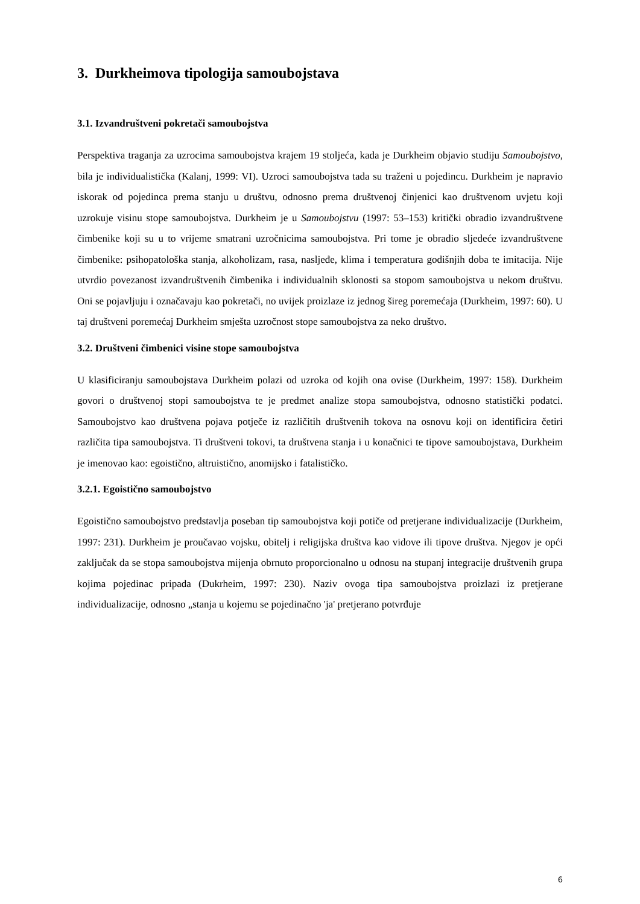3. Durkheimova tipologija samoubojstava
3.1. Izvandruštveni pokretači samoubojstva
Perspektiva traganja za uzrocima samoubojstva krajem 19 stoljeća, kada je Durkheim objavio studiju Samoubojstvo, bila je individualistička (Kalanj, 1999: VI). Uzroci samoubojstva tada su traženi u pojedincu. Durkheim je napravio iskorak od pojedinca prema stanju u društvu, odnosno prema društvenoj činjenici kao društvenom uvjetu koji uzrokuje visinu stope samoubojstva. Durkheim je u Samoubojstvu (1997: 53–153) kritički obradio izvandruštvene čimbenike koji su u to vrijeme smatrani uzročnicima samoubojstva. Pri tome je obradio sljedeće izvandruštvene čimbenike: psihopatološka stanja, alkoholizam, rasa, nasljeđe, klima i temperatura godišnjih doba te imitacija. Nije utvrdio povezanost izvandruštvenih čimbenika i individualnih sklonosti sa stopom samoubojstva u nekom društvu. Oni se pojavljuju i označavaju kao pokretači, no uvijek proizlaze iz jednog šireg poremećaja (Durkheim, 1997: 60). U taj društveni poremećaj Durkheim smješta uzročnost stope samoubojstva za neko društvo.
3.2. Društveni čimbenici visine stope samoubojstva
U klasificiranju samoubojstava Durkheim polazi od uzroka od kojih ona ovise (Durkheim, 1997: 158). Durkheim govori o društvenoj stopi samoubojstva te je predmet analize stopa samoubojstva, odnosno statistički podatci. Samoubojstvo kao društvena pojava potječe iz različitih društvenih tokova na osnovu koji on identificira četiri različita tipa samoubojstva. Ti društveni tokovi, ta društvena stanja i u konačnici te tipove samoubojstava, Durkheim je imenovao kao: egoistično, altruistično, anomijsko i fatalističko.
3.2.1. Egoistično samoubojstvo
Egoistično samoubojstvo predstavlja poseban tip samoubojstva koji potiče od pretjerane individualizacije (Durkheim, 1997: 231). Durkheim je proučavao vojsku, obitelj i religijska društva kao vidove ili tipove društva. Njegov je opći zaključak da se stopa samoubojstva mijenja obrnuto proporcionalno u odnosu na stupanj integracije društvenih grupa kojima pojedinac pripada (Dukrheim, 1997: 230). Naziv ovoga tipa samoubojstva proizlazi iz pretjerane individualizacije, odnosno „stanja u kojemu se pojedinačno 'ja' pretjerano potvrđuje
6